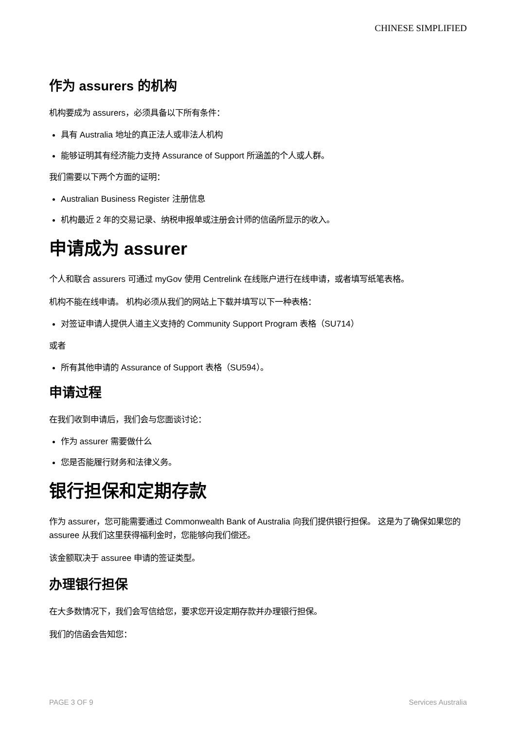CHINESE SIMPLIFIED
作为 assurers 的机构
机构要成为 assurers，必须具备以下所有条件：
具有 Australia 地址的真正法人或非法人机构
能够证明其有经济能力支持 Assurance of Support 所涵盖的个人或人群。
我们需要以下两个方面的证明：
Australian Business Register 注册信息
机构最近 2 年的交易记录、纳税申报单或注册会计师的信函所显示的收入。
申请成为 assurer
个人和联合 assurers 可通过 myGov 使用 Centrelink 在线账户进行在线申请，或者填写纸笔表格。
机构不能在线申请。 机构必须从我们的网站上下载并填写以下一种表格：
对签证申请人提供人道主义支持的 Community Support Program 表格（SU714）
或者
所有其他申请的 Assurance of Support 表格（SU594）。
申请过程
在我们收到申请后，我们会与您面谈讨论：
作为 assurer 需要做什么
您是否能履行财务和法律义务。
银行担保和定期存款
作为 assurer，您可能需要通过 Commonwealth Bank of Australia 向我们提供银行担保。 这是为了确保如果您的 assuree 从我们这里获得福利金时，您能够向我们偿还。
该金额取决于 assuree 申请的签证类型。
办理银行担保
在大多数情况下，我们会写信给您，要求您开设定期存款并办理银行担保。
我们的信函会告知您：
PAGE 3 OF 9 Services Australia